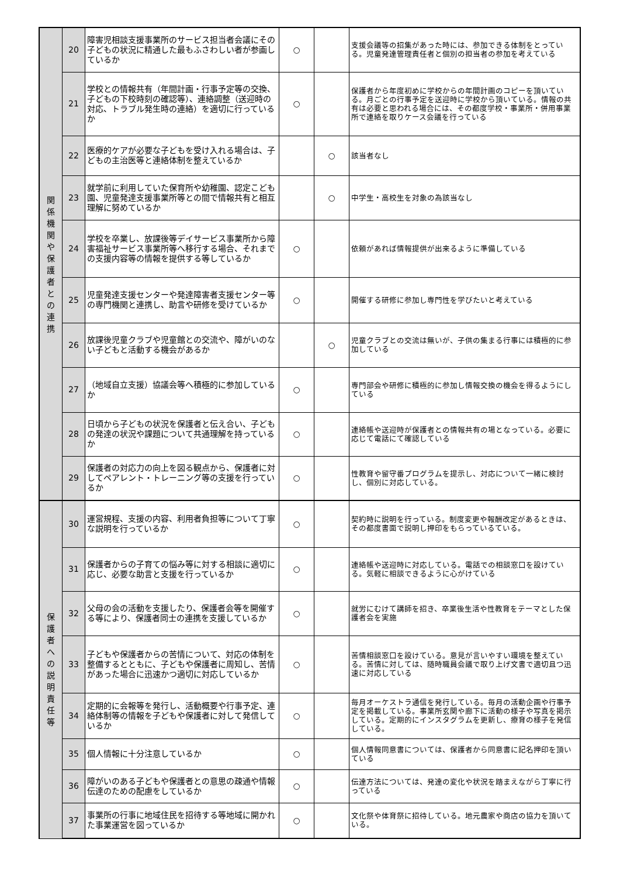| 関 係 機 関 や 保 護 者 と の 連 携 | 20 | 障害児相談支援事業所のサービス担当者会議にその子どもの状況に精通した最もふさわしい者が参画しているか | ○ | | 支援会議等の招集があった時には、参加できる体制をとっている。児童発達管理責任者と個別の担当者の参加を考えている |
| | 21 | 学校との情報共有（年間計画・行事予定等の交換、子どもの下校時刻の確認等）、連絡調整（送迎時の対応、トラブル発生時の連絡）を適切に行っているか | ○ | | 保護者から年度初めに学校からの年間計画のコピーを頂いている。月ごとの行事予定を送迎時に学校から頂いている。情報の共有は必要と思われる場合には、その都度学校・事業所・併用事業所で連絡を取りケース会議を行っている |
| | 22 | 医療的ケアが必要な子どもを受け入れる場合は、子どもの主治医等と連絡体制を整えているか | | ○ | 該当者なし |
| | 23 | 就学前に利用していた保育所や幼稚園、認定こども園、児童発達支援事業所等との間で情報共有と相互理解に努めているか | | ○ | 中学生・高校生を対象の為該当なし |
| | 24 | 学校を卒業し、放課後等デイサービス事業所から障害福祉サービス事業所等へ移行する場合、それまでの支援内容等の情報を提供する等しているか | ○ | | 依頼があれば情報提供が出来るように準備している |
| | 25 | 児童発達支援センターや発達障害者支援センター等の専門機関と連携し、助言や研修を受けているか | ○ | | 開催する研修に参加し専門性を学びたいと考えている |
| | 26 | 放課後児童クラブや児童館との交流や、障がいのない子どもと活動する機会があるか | | ○ | 児童クラブとの交流は無いが、子供の集まる行事には積極的に参加している |
| | 27 | （地域自立支援）協議会等へ積極的に参加しているか | ○ | | 専門部会や研修に積極的に参加し情報交換の機会を得るようにしている |
| | 28 | 日頃から子どもの状況を保護者と伝え合い、子どもの発達の状況や課題について共通理解を持っているか | ○ | | 連絡帳や送迎時が保護者との情報共有の場となっている。必要に応じて電話にて確認している |
| | 29 | 保護者の対応力の向上を図る観点から、保護者に対してペアレント・トレーニング等の支援を行っているか | ○ | | 性教育や留守番プログラムを提示し、対応について一緒に検討し、個別に対応している。 |
| 保 護 者 へ の 説 明 責 任 等 | 30 | 運営規程、支援の内容、利用者負担等について丁寧な説明を行っているか | ○ | | 契約時に説明を行っている。制度変更や報酬改定があるときは、その都度書面で説明し押印をもらっているている。 |
| | 31 | 保護者からの子育ての悩み等に対する相談に適切に応じ、必要な助言と支援を行っているか | ○ | | 連絡帳や送迎時に対応している。電話での相談窓口を設けている。気軽に相談できるように心がけている |
| | 32 | 父母の会の活動を支援したり、保護者会等を開催する等により、保護者同士の連携を支援しているか | ○ | | 就労にむけて講師を招き、卒業後生活や性教育をテーマとした保護者会を実施 |
| | 33 | 子どもや保護者からの苦情について、対応の体制を整備するとともに、子どもや保護者に周知し、苦情があった場合に迅速かつ適切に対応しているか | ○ | | 苦情相談窓口を設けている。意見が言いやすい環境を整えている。苦情に対しては、随時職員会議で取り上げ文書で適切且つ迅速に対応している |
| | 34 | 定期的に会報等を発行し、活動概要や行事予定、連絡体制等の情報を子どもや保護者に対して発信しているか | ○ | | 毎月オーケストラ通信を発行している。毎月の活動企画や行事予定を掲載している。事業所玄関や廊下に活動の様子や写真を掲示している。定期的にインスタグラムを更新し、療育の様子を発信している。 |
| | 35 | 個人情報に十分注意しているか | ○ | | 個人情報同意書については、保護者から同意書に記名押印を頂いている |
| | 36 | 障がいのある子どもや保護者との意思の疎通や情報伝達のための配慮をしているか | ○ | | 伝達方法については、発達の変化や状況を踏まえながら丁寧に行っている |
| | 37 | 事業所の行事に地域住民を招待する等地域に開かれた事業運営を図っているか | ○ | | 文化祭や体育祭に招待している。地元農家や商店の協力を頂いている。 |